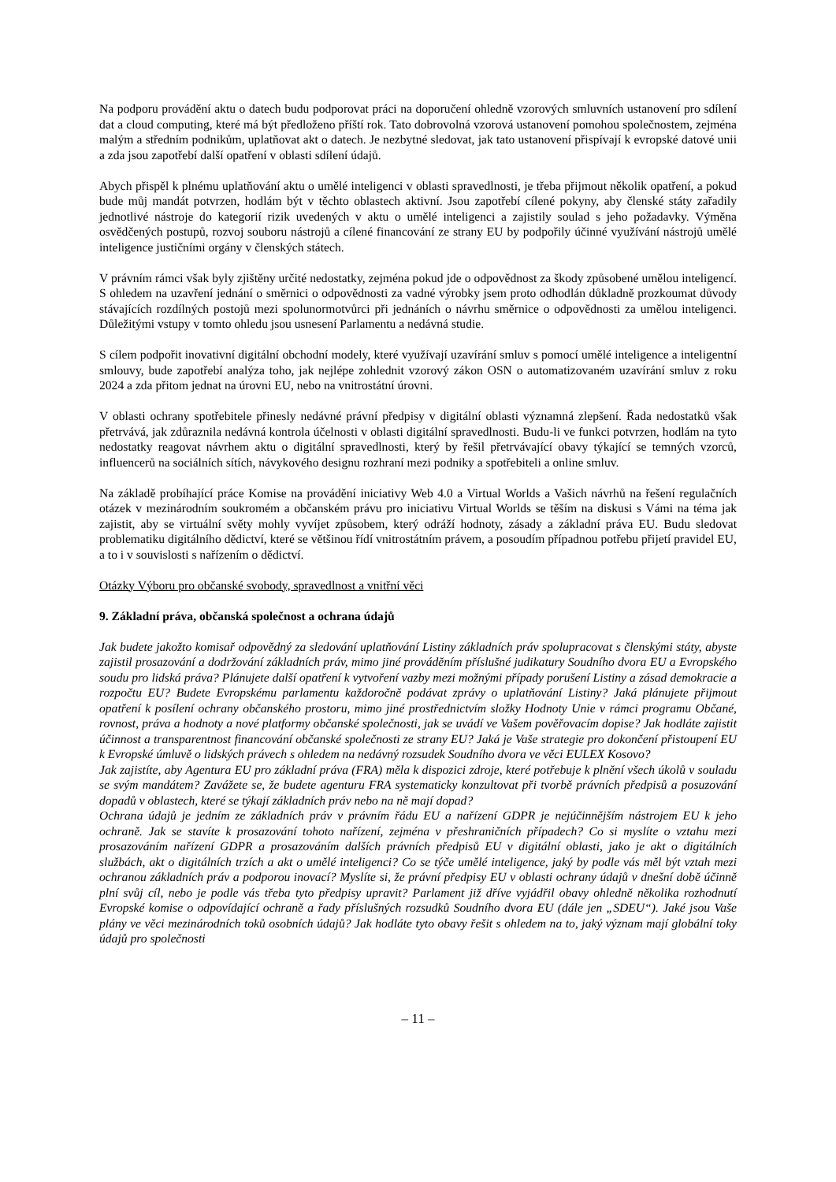Na podporu provádění aktu o datech budu podporovat práci na doporučení ohledně vzorových smluvních ustanovení pro sdílení dat a cloud computing, které má být předloženo příští rok. Tato dobrovolná vzorová ustanovení pomohou společnostem, zejména malým a středním podnikům, uplatňovat akt o datech. Je nezbytné sledovat, jak tato ustanovení přispívají k evropské datové unii a zda jsou zapotřebí další opatření v oblasti sdílení údajů.
Abych přispěl k plnému uplatňování aktu o umělé inteligenci v oblasti spravedlnosti, je třeba přijmout několik opatření, a pokud bude můj mandát potvrzen, hodlám být v těchto oblastech aktivní. Jsou zapotřebí cílené pokyny, aby členské státy zařadily jednotlivé nástroje do kategorií rizik uvedených v aktu o umělé inteligenci a zajistily soulad s jeho požadavky. Výměna osvědčených postupů, rozvoj souboru nástrojů a cílené financování ze strany EU by podpořily účinné využívání nástrojů umělé inteligence justičními orgány v členských státech.
V právním rámci však byly zjištěny určité nedostatky, zejména pokud jde o odpovědnost za škody způsobené umělou inteligencí. S ohledem na uzavření jednání o směrnici o odpovědnosti za vadné výrobky jsem proto odhodlán důkladně prozkoumat důvody stávajících rozdílných postojů mezi spolunormotvůrci při jednáních o návrhu směrnice o odpovědnosti za umělou inteligenci. Důležitými vstupy v tomto ohledu jsou usnesení Parlamentu a nedávná studie.
S cílem podpořit inovativní digitální obchodní modely, které využívají uzavírání smluv s pomocí umělé inteligence a inteligentní smlouvy, bude zapotřebí analýza toho, jak nejlépe zohlednit vzorový zákon OSN o automatizovaném uzavírání smluv z roku 2024 a zda přitom jednat na úrovni EU, nebo na vnitrostátní úrovni.
V oblasti ochrany spotřebitele přinesly nedávné právní předpisy v digitální oblasti významná zlepšení. Řada nedostatků však přetrvává, jak zdůraznila nedávná kontrola účelnosti v oblasti digitální spravedlnosti. Budu-li ve funkci potvrzen, hodlám na tyto nedostatky reagovat návrhem aktu o digitální spravedlnosti, který by řešil přetrvávající obavy týkající se temných vzorců, influencerů na sociálních sítích, návykového designu rozhraní mezi podniky a spotřebiteli a online smluv.
Na základě probíhající práce Komise na provádění iniciativy Web 4.0 a Virtual Worlds a Vašich návrhů na řešení regulačních otázek v mezinárodním soukromém a občanském právu pro iniciativu Virtual Worlds se těším na diskusi s Vámi na téma jak zajistit, aby se virtuální světy mohly vyvíjet způsobem, který odráží hodnoty, zásady a základní práva EU. Budu sledovat problematiku digitálního dědictví, které se většinou řídí vnitrostátním právem, a posoudím případnou potřebu přijetí pravidel EU, a to i v souvislosti s nařízením o dědictví.
Otázky Výboru pro občanské svobody, spravedlnost a vnitřní věci
9. Základní práva, občanská společnost a ochrana údajů
Jak budete jakožto komisař odpovědný za sledování uplatňování Listiny základních práv spolupracovat s členskými státy, abyste zajistil prosazování a dodržování základních práv, mimo jiné prováděním příslušné judikatury Soudního dvora EU a Evropského soudu pro lidská práva? Plánujete další opatření k vytvoření vazby mezi možnými případy porušení Listiny a zásad demokracie a rozpočtu EU? Budete Evropskému parlamentu každoročně podávat zprávy o uplatňování Listiny? Jaká plánujete přijmout opatření k posílení ochrany občanského prostoru, mimo jiné prostřednictvím složky Hodnoty Unie v rámci programu Občané, rovnost, práva a hodnoty a nové platformy občanské společnosti, jak se uvádí ve Vašem pověřovacím dopise? Jak hodláte zajistit účinnost a transparentnost financování občanské společnosti ze strany EU? Jaká je Vaše strategie pro dokončení přistoupení EU k Evropské úmluvě o lidských právech s ohledem na nedávný rozsudek Soudního dvora ve věci EULEX Kosovo?
Jak zajistíte, aby Agentura EU pro základní práva (FRA) měla k dispozici zdroje, které potřebuje k plnění všech úkolů v souladu se svým mandátem? Zavážete se, že budete agenturu FRA systematicky konzultovat při tvorbě právních předpisů a posuzování dopadů v oblastech, které se týkají základních práv nebo na ně mají dopad?
Ochrana údajů je jedním ze základních práv v právním řádu EU a nařízení GDPR je nejúčinnějším nástrojem EU k jeho ochraně. Jak se stavíte k prosazování tohoto nařízení, zejména v přeshraničních případech? Co si myslíte o vztahu mezi prosazováním nařízení GDPR a prosazováním dalších právních předpisů EU v digitální oblasti, jako je akt o digitálních službách, akt o digitálních trzích a akt o umělé inteligenci? Co se týče umělé inteligence, jaký by podle vás měl být vztah mezi ochranou základních práv a podporou inovací? Myslíte si, že právní předpisy EU v oblasti ochrany údajů v dnešní době účinně plní svůj cíl, nebo je podle vás třeba tyto předpisy upravit? Parlament již dříve vyjádřil obavy ohledně několika rozhodnutí Evropské komise o odpovídající ochraně a řady příslušných rozsudků Soudního dvora EU (dále jen „SDEU“). Jaké jsou Vaše plány ve věci mezinárodních toků osobních údajů? Jak hodláte tyto obavy řešit s ohledem na to, jaký význam mají globální toky údajů pro společnosti
– 11 –